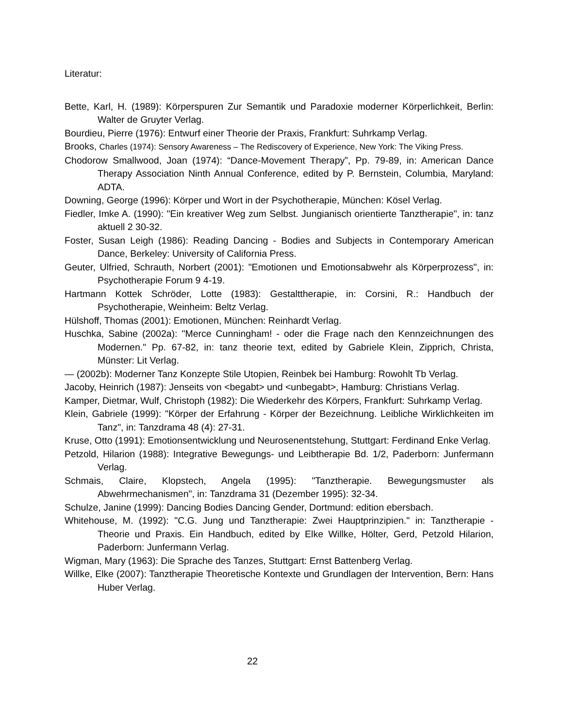Literatur:
Bette, Karl, H. (1989): Körperspuren Zur Semantik und Paradoxie moderner Körperlichkeit, Berlin: Walter de Gruyter Verlag.
Bourdieu, Pierre (1976): Entwurf einer Theorie der Praxis, Frankfurt: Suhrkamp Verlag.
Brooks, Charles (1974): Sensory Awareness – The Rediscovery of Experience, New York: The Viking Press.
Chodorow Smallwood, Joan (1974): “Dance-Movement Therapy”, Pp. 79-89, in: American Dance Therapy Association Ninth Annual Conference, edited by P. Bernstein, Columbia, Maryland: ADTA.
Downing, George (1996): Körper und Wort in der Psychotherapie, München: Kösel Verlag.
Fiedler, Imke A. (1990): "Ein kreativer Weg zum Selbst. Jungianisch orientierte Tanztherapie", in: tanz aktuell 2 30-32.
Foster, Susan Leigh (1986): Reading Dancing - Bodies and Subjects in Contemporary American Dance, Berkeley: University of California Press.
Geuter, Ulfried, Schrauth, Norbert (2001): "Emotionen und Emotionsabwehr als Körperprozess", in: Psychotherapie Forum 9 4-19.
Hartmann Kottek Schröder, Lotte (1983): Gestalttherapie, in: Corsini, R.: Handbuch der Psychotherapie, Weinheim: Beltz Verlag.
Hülshoff, Thomas (2001): Emotionen, München: Reinhardt Verlag.
Huschka, Sabine (2002a): "Merce Cunningham! - oder die Frage nach den Kennzeichnungen des Modernen." Pp. 67-82, in: tanz theorie text, edited by Gabriele Klein, Zipprich, Christa, Münster: Lit Verlag.
— (2002b): Moderner Tanz Konzepte Stile Utopien, Reinbek bei Hamburg: Rowohlt Tb Verlag.
Jacoby, Heinrich (1987): Jenseits von <begabt> und <unbegabt>, Hamburg: Christians Verlag.
Kamper, Dietmar, Wulf, Christoph (1982): Die Wiederkehr des Körpers, Frankfurt: Suhrkamp Verlag.
Klein, Gabriele (1999): "Körper der Erfahrung - Körper der Bezeichnung. Leibliche Wirklichkeiten im Tanz", in: Tanzdrama 48 (4): 27-31.
Kruse, Otto (1991): Emotionsentwicklung und Neurosenentstehung, Stuttgart: Ferdinand Enke Verlag.
Petzold, Hilarion (1988): Integrative Bewegungs- und Leibtherapie Bd. 1/2, Paderborn: Junfermann Verlag.
Schmais, Claire, Klopstech, Angela (1995): "Tanztherapie. Bewegungsmuster als Abwehrmechanismen", in: Tanzdrama 31 (Dezember 1995): 32-34.
Schulze, Janine (1999): Dancing Bodies Dancing Gender, Dortmund: edition ebersbach.
Whitehouse, M. (1992): "C.G. Jung und Tanztherapie: Zwei Hauptprinzipien." in: Tanztherapie - Theorie und Praxis. Ein Handbuch, edited by Elke Willke, Hölter, Gerd, Petzold Hilarion, Paderborn: Junfermann Verlag.
Wigman, Mary (1963): Die Sprache des Tanzes, Stuttgart: Ernst Battenberg Verlag.
Willke, Elke (2007): Tanztherapie Theoretische Kontexte und Grundlagen der Intervention, Bern: Hans Huber Verlag.
22